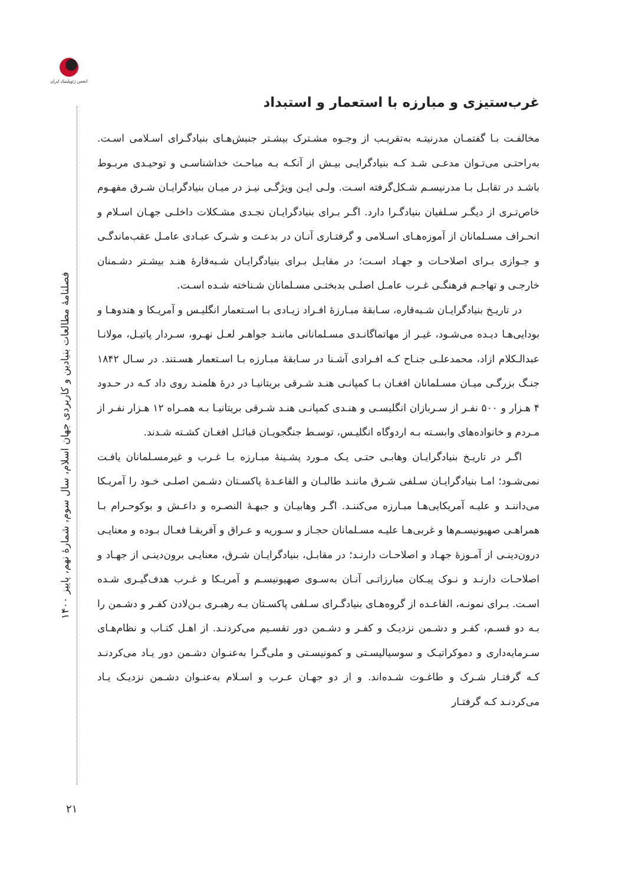انجمن ژئوپلیتیک ایران
فصلنامهٔ مطالعات بنیادین و کاربردی جهان اسلام، سال سوم، شمارهٔ نهم، پاییز ۱۴۰۰
۲۱
غرب‌ستیزی و مبارزه با استعمار و استبداد
مخالفـت بـا گفتمـان مدرنیتـه به‌تقریـب از وجـوه مشـترک بیشـتر جنبش‌هـای بنیادگـرای اسـلامی اسـت. به‌راحتـی می‌تـوان مدعـی شـد کـه بنیادگرایـی بیـش از آنکـه بـه مباحـث خداشناسـی و توحیـدی مربـوط باشـد در تقابـل بـا مدرنیسـم شـکل‌گرفته اسـت. ولـی ایـن ویژگـی نیـز در میـان بنیادگرایـان شـرق مفهـوم خاص‌تـری از دیگـر سـلفیان بنیادگـرا دارد. اگـر بـرای بنیادگرایـان نجـدی مشـکلات داخلـی جهـان اسـلام و انحـراف مسـلمانان از آموزه‌هـای اسـلامی و گرفتـاری آنـان در بدعـت و شـرک عبـادی عامـل عقب‌ماندگـی و جـوازی بـرای اصلاحـات و جهـاد اسـت؛ در مقابـل بـرای بنیادگرایـان شـبه‌قارهٔ هنـد بیشـتر دشـمنان خارجـی و تهاجـم فرهنگـی غـرب عامـل اصلـی بدبختـی مسـلمانان شـناخته شـده اسـت.
در تاریـخ بنیادگرایـان شـبه‌قاره، سـابقهٔ مبـارزهٔ افـراد زیـادی بـا اسـتعمار انگلیـس و آمریـکا و هندوهـا و بودایی‌هـا دیـده می‌شـود، غیـر از مهاتماگانـدی مسـلمانانی ماننـد جواهـر لعـل نهـرو، سـردار پاتیـل، مولانـا عبدالـکلام ازاد، محمدعلـی جنـاح کـه افـرادی آشـنا در سـابقهٔ مبـارزه بـا اسـتعمار هسـتند. در سـال ۱۸۴۲ جنـگ بزرگـی میـان مسـلمانان افغـان بـا کمپانـی هنـد شـرقی بریتانیـا در درهٔ هلمنـد روی داد کـه در حـدود ۴ هـزار و ۵۰۰ نفـر از سـربازان انگلیسـی و هنـدی کمپانـی هنـد شـرقی بریتانیـا بـه همـراه ۱۲ هـزار نفـر از مـردم و خانواده‌های وابسـته بـه اردوگاه انگلیـس، توسـط جنگجویـان قبائـل افغـان کشـته شـدند.
اگـر در تاریـخ بنیادگرایـان وهابـی حتـی یـک مـورد پشـینهٔ مبـارزه بـا غـرب و غیرمسـلمانان یافـت نمی‌شـود؛ امـا بنیادگرایـان سـلفی شـرق ماننـد طالبـان و القاعـدهٔ پاکسـتان دشـمن اصلـی خـود را آمریـکا می‌داننـد و علیـه آمریکایی‌هـا مبـارزه می‌کننـد. اگـر وهابیـان و جبهـهٔ النصـره و داعـش و بوکوحـرام بـا همراهـی صهیونیسـم‌ها و غربی‌هـا علیـه مسـلمانان حجـاز و سـوریه و عـراق و آفریقـا فعـال بـوده و معنایـی درون‌دینـی از آمـوزهٔ جهـاد و اصلاحـات دارنـد؛ در مقابـل، بنیادگرایـان شـرق، معنایـی برون‌دینـی از جهـاد و اصلاحـات دارنـد و نـوک پیـکان مبارزاتـی آنـان به‌سـوی صهیونیسـم و آمریـکا و غـرب هدف‌گیـری شـده اسـت. بـرای نمونـه، القاعـده از گروه‌هـای بنیادگـرای سـلفی پاکسـتان بـه رهبـری بـن‌لادن کفـر و دشـمن را بـه دو قسـم، کفـر و دشـمن نزدیـک و کفـر و دشـمن دور تقسـیم می‌کردنـد. از اهـل کتـاب و نظام‌هـای سـرمایه‌داری و دموکراتیـک و سوسیالیسـتی و کمونیسـتی و ملی‌گـرا به‌عنـوان دشـمن دور یـاد می‌کردنـد کـه گرفتـار شـرک و طاغـوت شـده‌اند. و از دو جهـان عـرب و اسـلام به‌عنـوان دشـمن نزدیـک یـاد می‌کردنـد کـه گرفتـار